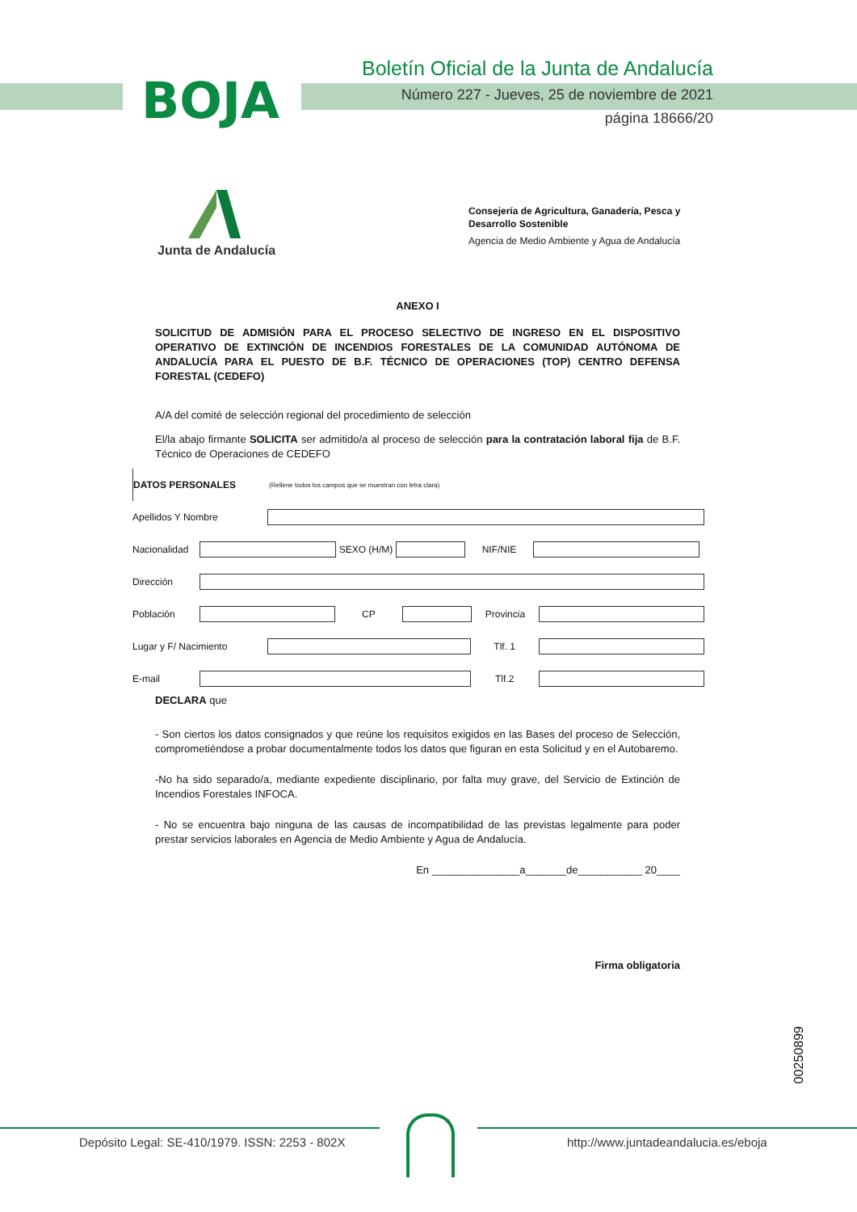BOJA
Boletín Oficial de la Junta de Andalucía
Número 227 - Jueves, 25 de noviembre de 2021
página 18666/20
Junta de Andalucía
Consejería de Agricultura, Ganadería, Pesca y Desarrollo Sostenible
Agencia de Medio Ambiente y Agua de Andalucía
ANEXO I
SOLICITUD DE ADMISIÓN PARA EL PROCESO SELECTIVO DE INGRESO EN EL DISPOSITIVO OPERATIVO DE EXTINCIÓN DE INCENDIOS FORESTALES DE LA COMUNIDAD AUTÓNOMA DE ANDALUCÍA PARA EL PUESTO DE B.F. TÉCNICO DE OPERACIONES (TOP) CENTRO DEFENSA FORESTAL (CEDEFO)
A/A del comité de selección regional del procedimiento de selección
El/la abajo firmante SOLICITA ser admitido/a al proceso de selección para la contratación laboral fija de B.F. Técnico de Operaciones de CEDEFO
DATOS PERSONALES (Rellene todos los campos que se muestran con letra clara)
Apellidos Y Nombre
Nacionalidad
SEXO (H/M) NIF/NIE
Dirección
Población CP Provincia
Lugar y F/ Nacimiento Tlf. 1
E-mail Tlf.2
DECLARA que
- Son ciertos los datos consignados y que reúne los requisitos exigidos en las Bases del proceso de Selección, comprometiéndose a probar documentalmente todos los datos que figuran en esta Solicitud y en el Autobaremo.
-No ha sido separado/a, mediante expediente disciplinario, por falta muy grave, del Servicio de Extinción de Incendios Forestales INFOCA.
- No se encuentra bajo ninguna de las causas de incompatibilidad de las previstas legalmente para poder prestar servicios laborales en Agencia de Medio Ambiente y Agua de Andalucía.
En _______________a_______de___________ 20____
Firma obligatoria
00250899
Depósito Legal: SE-410/1979. ISSN: 2253 - 802X
http://www.juntadeandalucia.es/eboja